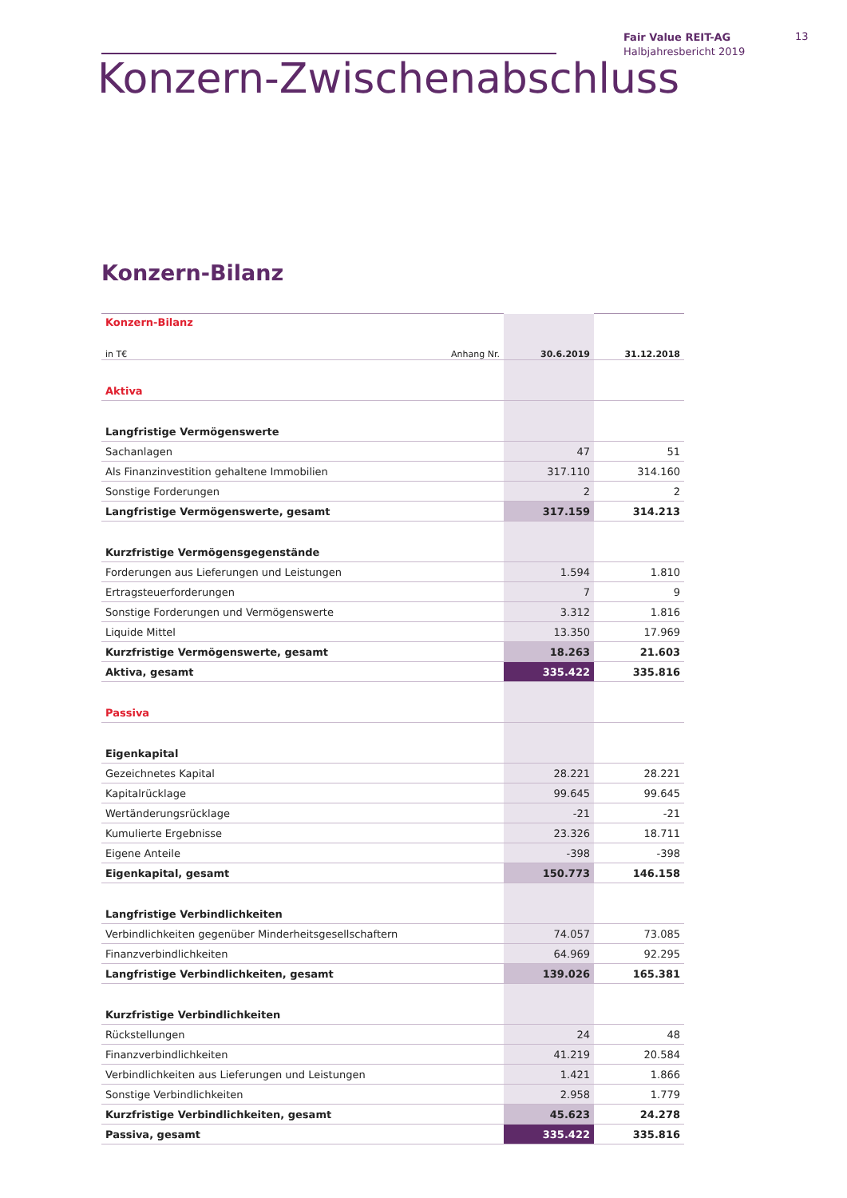Fair Value REIT-AG
Halbjahresbericht 2019
13
Konzern-Zwischenabschluss
Konzern-Bilanz
| Konzern-Bilanz | | | |
| in T€ | Anhang Nr. | 30.6.2019 | 31.12.2018 |
| Aktiva | | | |
| Langfristige Vermögenswerte | | | |
| Sachanlagen | | 47 | 51 |
| Als Finanzinvestition gehaltene Immobilien | | 317.110 | 314.160 |
| Sonstige Forderungen | | 2 | 2 |
| Langfristige Vermögenswerte, gesamt | | 317.159 | 314.213 |
| Kurzfristige Vermögensgegenstände | | | |
| Forderungen aus Lieferungen und Leistungen | | 1.594 | 1.810 |
| Ertragsteuerforderungen | | 7 | 9 |
| Sonstige Forderungen und Vermögenswerte | | 3.312 | 1.816 |
| Liquide Mittel | | 13.350 | 17.969 |
| Kurzfristige Vermögenswerte, gesamt | | 18.263 | 21.603 |
| Aktiva, gesamt | | 335.422 | 335.816 |
| Passiva | | | |
| Eigenkapital | | | |
| Gezeichnetes Kapital | | 28.221 | 28.221 |
| Kapitalrücklage | | 99.645 | 99.645 |
| Wertänderungsrücklage | | -21 | -21 |
| Kumulierte Ergebnisse | | 23.326 | 18.711 |
| Eigene Anteile | | -398 | -398 |
| Eigenkapital, gesamt | | 150.773 | 146.158 |
| Langfristige Verbindlichkeiten | | | |
| Verbindlichkeiten gegenüber Minderheitsgesellschaftern | | 74.057 | 73.085 |
| Finanzverbindlichkeiten | | 64.969 | 92.295 |
| Langfristige Verbindlichkeiten, gesamt | | 139.026 | 165.381 |
| Kurzfristige Verbindlichkeiten | | | |
| Rückstellungen | | 24 | 48 |
| Finanzverbindlichkeiten | | 41.219 | 20.584 |
| Verbindlichkeiten aus Lieferungen und Leistungen | | 1.421 | 1.866 |
| Sonstige Verbindlichkeiten | | 2.958 | 1.779 |
| Kurzfristige Verbindlichkeiten, gesamt | | 45.623 | 24.278 |
| Passiva, gesamt | | 335.422 | 335.816 |